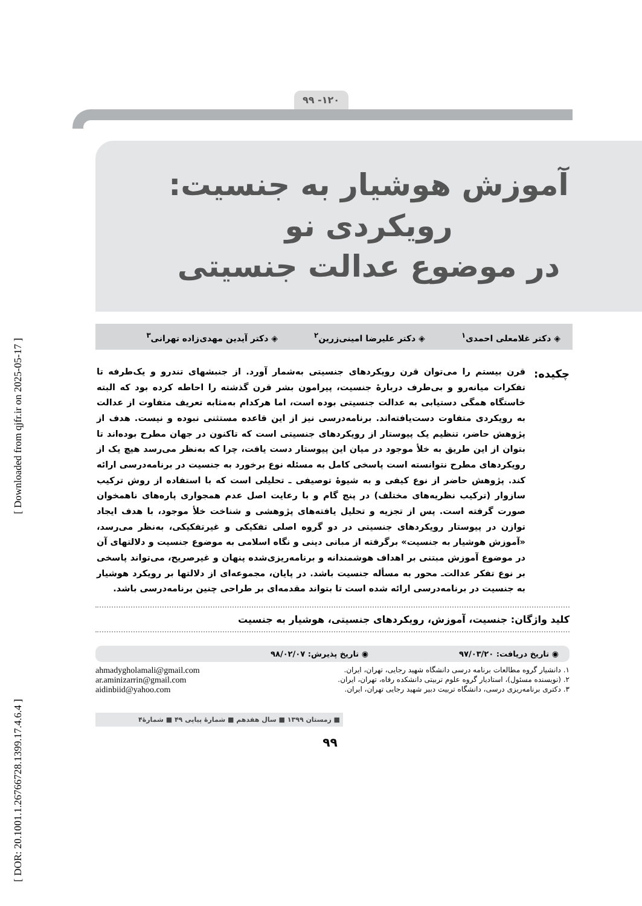[ DOR: 20.1001.1.26766728.1399.17.4.6.4 ] [ Downloaded from qjfr.ir on 2025-05-17 ]
۹۹ -۱۲۰
آموزش هوشیار به جنسیت:
رویکردی نو
در موضوع عدالت جنسیتی
◈ دکتر غلامعلی احمدی<sup>۱</sup> ◈ دکتر علیرضا امینی‌زرین<sup>۲</sup> ◈ دکتر آیدین مهدی‌زاده تهرانی<sup>۳</sup>
چکیده:
قرن بیستم را می‌توان قرن رویکردهای جنسیتی به‌شمار آورد. از جنبشهای تندرو و یک‌طرفه تا تفکرات میانه‌رو و بی‌طرف دربارهٔ جنسیت، پیرامون بشر قرن گذشته را احاطه کرده بود که البته خاستگاه همگی دستیابی به عدالت جنسیتی بوده است، اما هرکدام به‌مثابه تعریف متفاوت از عدالت به رویکردی متفاوت دست‌یافته‌اند. برنامه‌درسی نیز از این قاعده مستثنی نبوده و نیست. هدف از پژوهش حاضر، تنظیم یک پیوستار از رویکردهای جنسیتی است که تاکنون در جهان مطرح بوده‌اند تا بتوان از این طریق به خلأ موجود در میان این پیوستار دست یافت، چرا که به‌نظر می‌رسد هیچ یک از رویکردهای مطرح نتوانسته است پاسخی کامل به مسئله نوع برخورد به جنسیت در برنامه‌درسی ارائه کند. پژوهش حاضر از نوع کیفی و به شیوهٔ توصیفی ـ تحلیلی است که با استفاده از روش ترکیب سازوار (ترکیب نظریه‌های مختلف) در پنج گام و با رعایت اصل عدم همجواری پاره‌های ناهمخوان صورت گرفته است. پس از تجزیه و تحلیل یافته‌های پژوهشی و شناخت خلأ موجود، با هدف ایجاد توازن در پیوستار رویکردهای جنسیتی در دو گروه اصلی تفکیکی و غیرتفکیکی، به‌نظر می‌رسد، «آموزش هوشیار به جنسیت» برگرفته از مبانی دینی و نگاه اسلامی به موضوع جنسیت و دلالتهای آن در موضوع آموزش مبتنی بر اهداف هوشمندانه و برنامه‌ریزی‌شده پنهان و غیرصریح، می‌تواند پاسخی بر نوع تفکر عدالت‌ـ محور به مسأله جنسیت باشد. در پایان، مجموعه‌ای از دلالتها بر رویکرد هوشیار به جنسیت در برنامه‌درسی ارائه شده است تا بتواند مقدمه‌ای بر طراحی چنین برنامه‌درسی باشد.
کلید واژگان: جنسیت، آموزش، رویکردهای جنسیتی، هوشیار به جنسیت
◉ تاریخ دریافت: ۹۷/۰۳/۲۰ ◉ تاریخ پذیرش: ۹۸/۰۲/۰۷
۱. دانشیار گروه مطالعات برنامه درسی دانشگاه شهید رجایی، تهران، ایران. ahmadygholamali@gmail.com
۲. (نویسنده مسئول)، استادیار گروه علوم تربیتی دانشکده رفاه، تهران، ایران. ar.aminizarrin@gmail.com
۳. دکتری برنامه‌ریزی درسی، دانشگاه تربیت دبیر شهید رجایی تهران، ایران. aidinbiid@yahoo.com
■ زمستان ۱۳۹۹ ■ سال هفدهم ■ شمارهٔ پیاپی ۴۹ ■ شمارهٔ۴
۹۹